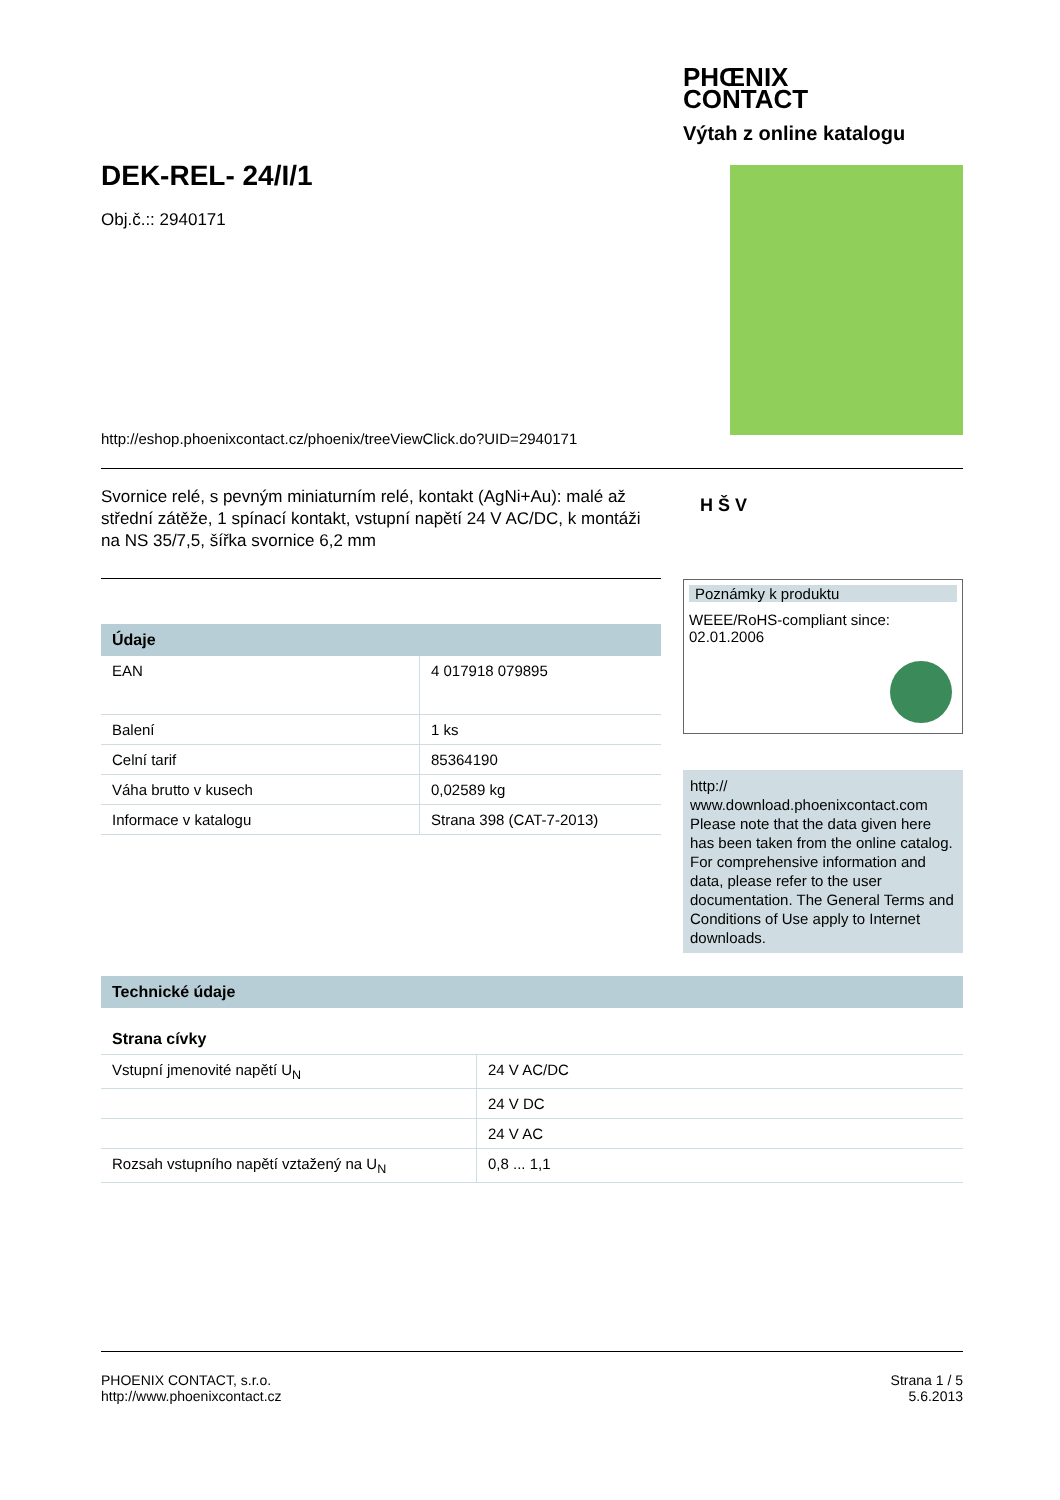PHŒNIX
CONTACT
Výtah z online katalogu
DEK-REL- 24/I/1
Obj.č.:: 2940171
http://eshop.phoenixcontact.cz/phoenix/treeViewClick.do?UID=2940171
Svornice relé, s pevným miniaturním relé, kontakt (AgNi+Au): malé až střední zátěže, 1 spínací kontakt, vstupní napětí 24 V AC/DC, k montáži na NS 35/7,5, šířka svornice 6,2 mm
H Š V
Údaje
| EAN | 4 017918 079895 |
| Balení | 1 ks |
| Celní tarif | 85364190 |
| Váha brutto v kusech | 0,02589 kg |
| Informace v katalogu | Strana 398 (CAT-7-2013) |
Poznámky k produktu
WEEE/RoHS-compliant since:
02.01.2006
http://
www.download.phoenixcontact.com Please note that the data given here has been taken from the online catalog. For comprehensive information and data, please refer to the user documentation. The General Terms and Conditions of Use apply to Internet downloads.
Technické údaje
Strana cívky
| Vstupní jmenovité napětí U<sub>N</sub> | 24 V AC/DC |
| | 24 V DC |
| | 24 V AC |
| Rozsah vstupního napětí vztažený na U<sub>N</sub> | 0,8 ... 1,1 |
PHOENIX CONTACT, s.r.o.
http://www.phoenixcontact.cz
Strana 1 / 5
5.6.2013